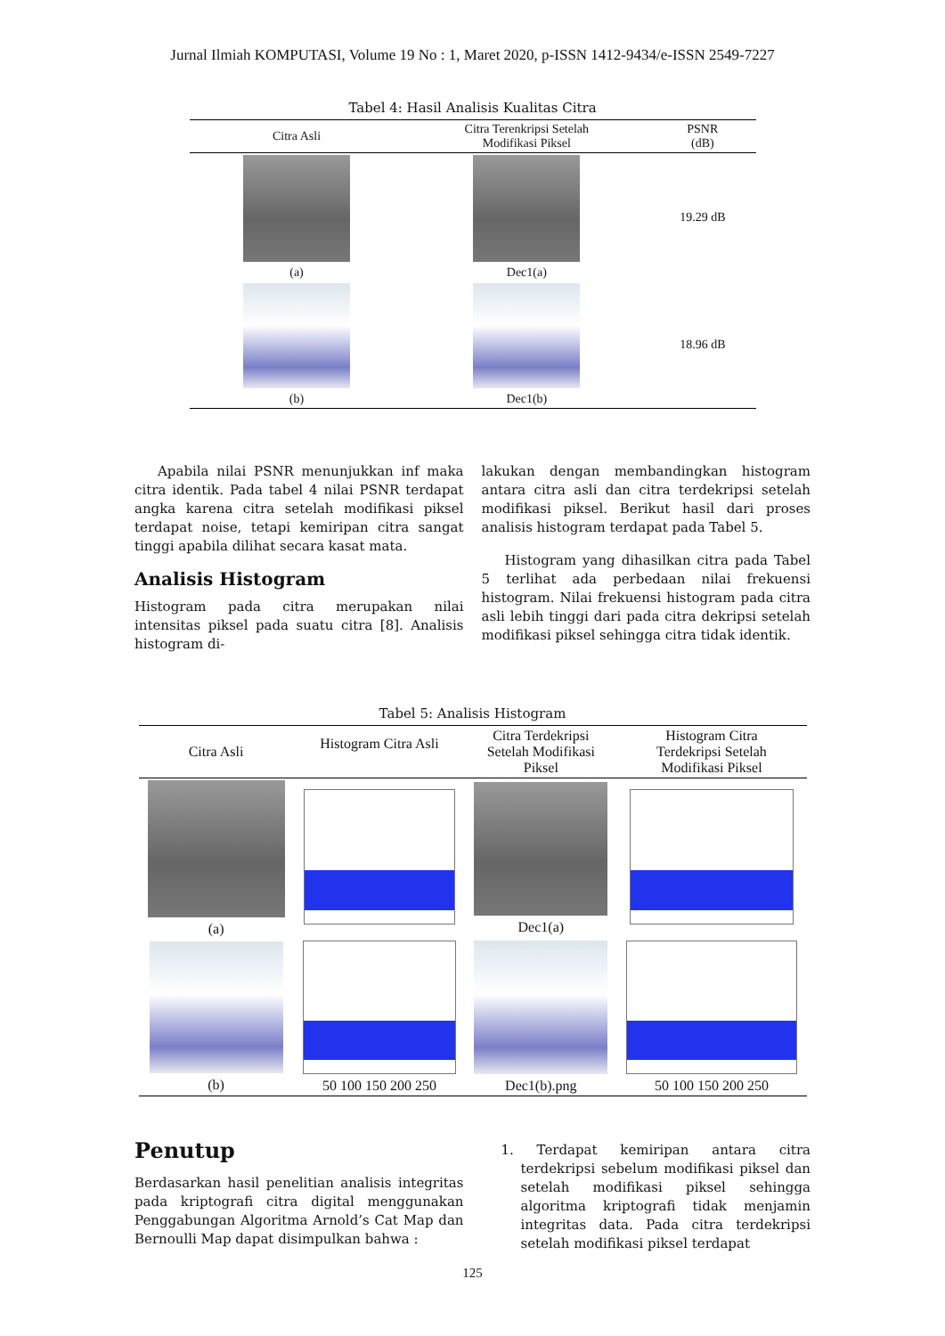Jurnal Ilmiah KOMPUTASI, Volume 19 No : 1, Maret 2020, p-ISSN 1412-9434/e-ISSN 2549-7227
Tabel 4: Hasil Analisis Kualitas Citra
| Citra Asli | Citra Terenkripsi Setelah Modifikasi Piksel | PSNR (dB) |
| --- | --- | --- |
| (a) | Dec1(a) | 19.29 dB |
| (b) | Dec1(b) | 18.96 dB |
Apabila nilai PSNR menunjukkan inf maka citra identik. Pada tabel 4 nilai PSNR terdapat angka karena citra setelah modifikasi piksel terdapat noise, tetapi kemiripan citra sangat tinggi apabila dilihat secara kasat mata.
Analisis Histogram
Histogram pada citra merupakan nilai intensitas piksel pada suatu citra [8]. Analisis histogram di-
lakukan dengan membandingkan histogram antara citra asli dan citra terdekripsi setelah modifikasi piksel. Berikut hasil dari proses analisis histogram terdapat pada Tabel 5.
Histogram yang dihasilkan citra pada Tabel 5 terlihat ada perbedaan nilai frekuensi histogram. Nilai frekuensi histogram pada citra asli lebih tinggi dari pada citra dekripsi setelah modifikasi piksel sehingga citra tidak identik.
Tabel 5: Analisis Histogram
| Citra Asli | Histogram Citra Asli | Citra Terdekripsi Setelah Modifikasi Piksel | Histogram Citra Terdekripsi Setelah Modifikasi Piksel |
| --- | --- | --- | --- |
| (a) | | Dec1(a) | |
| (b) | 50 100 150 200 250 | Dec1(b).png | 50 100 150 200 250 |
Penutup
Berdasarkan hasil penelitian analisis integritas pada kriptografi citra digital menggunakan Penggabungan Algoritma Arnold’s Cat Map dan Bernoulli Map dapat disimpulkan bahwa :
1. Terdapat kemiripan antara citra terdekripsi sebelum modifikasi piksel dan setelah modifikasi piksel sehingga algoritma kriptografi tidak menjamin integritas data. Pada citra terdekripsi setelah modifikasi piksel terdapat
125